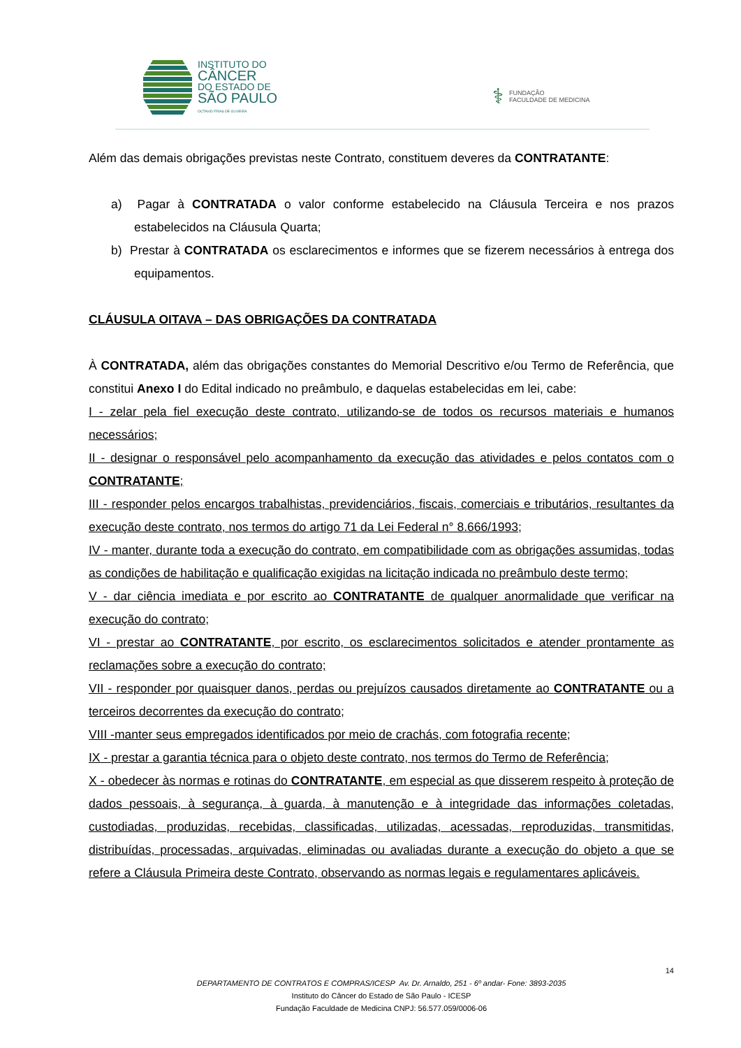INSTITUTO DO
CÂNCER
DO ESTADO DE
SÃO PAULO
OCTAVIO FRIAS DE OLIVEIRA
⚕ FUNDAÇÃO
FACULDADE DE MEDICINA
Além das demais obrigações previstas neste Contrato, constituem deveres da CONTRATANTE:
a) Pagar à CONTRATADA o valor conforme estabelecido na Cláusula Terceira e nos prazos estabelecidos na Cláusula Quarta;
b) Prestar à CONTRATADA os esclarecimentos e informes que se fizerem necessários à entrega dos equipamentos.
CLÁUSULA OITAVA – DAS OBRIGAÇÕES DA CONTRATADA
À CONTRATADA, além das obrigações constantes do Memorial Descritivo e/ou Termo de Referência, que constitui Anexo I do Edital indicado no preâmbulo, e daquelas estabelecidas em lei, cabe:
I - zelar pela fiel execução deste contrato, utilizando-se de todos os recursos materiais e humanos necessários;
II - designar o responsável pelo acompanhamento da execução das atividades e pelos contatos com o CONTRATANTE;
III - responder pelos encargos trabalhistas, previdenciários, fiscais, comerciais e tributários, resultantes da execução deste contrato, nos termos do artigo 71 da Lei Federal n° 8.666/1993;
IV - manter, durante toda a execução do contrato, em compatibilidade com as obrigações assumidas, todas as condições de habilitação e qualificação exigidas na licitação indicada no preâmbulo deste termo;
V - dar ciência imediata e por escrito ao CONTRATANTE de qualquer anormalidade que verificar na execução do contrato;
VI - prestar ao CONTRATANTE, por escrito, os esclarecimentos solicitados e atender prontamente as reclamações sobre a execução do contrato;
VII - responder por quaisquer danos, perdas ou prejuízos causados diretamente ao CONTRATANTE ou a terceiros decorrentes da execução do contrato;
VIII -manter seus empregados identificados por meio de crachás, com fotografia recente;
IX - prestar a garantia técnica para o objeto deste contrato, nos termos do Termo de Referência;
X - obedecer às normas e rotinas do CONTRATANTE, em especial as que disserem respeito à proteção de dados pessoais, à segurança, à guarda, à manutenção e à integridade das informações coletadas, custodiadas, produzidas, recebidas, classificadas, utilizadas, acessadas, reproduzidas, transmitidas, distribuídas, processadas, arquivadas, eliminadas ou avaliadas durante a execução do objeto a que se refere a Cláusula Primeira deste Contrato, observando as normas legais e regulamentares aplicáveis.
14
DEPARTAMENTO DE CONTRATOS E COMPRAS/ICESP Av. Dr. Arnaldo, 251 - 6º andar- Fone: 3893-2035
Instituto do Câncer do Estado de São Paulo - ICESP
Fundação Faculdade de Medicina CNPJ: 56.577.059/0006-06